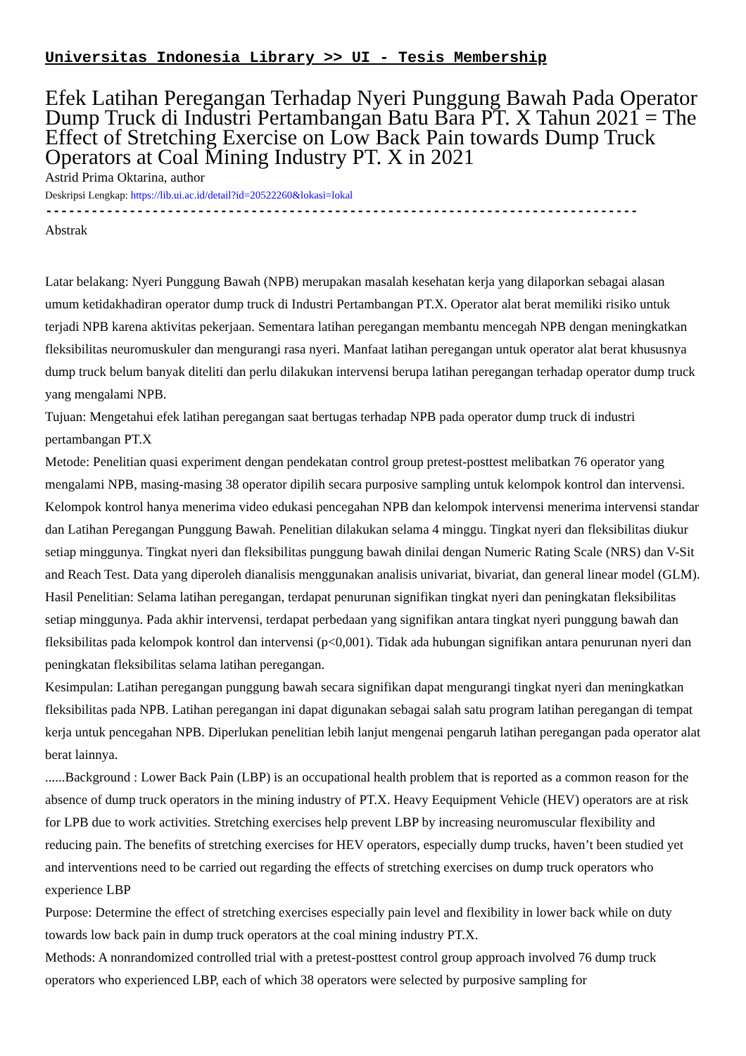Universitas Indonesia Library >> UI - Tesis Membership
Efek Latihan Peregangan Terhadap Nyeri Punggung Bawah Pada Operator Dump Truck di Industri Pertambangan Batu Bara PT. X Tahun 2021 = The Effect of Stretching Exercise on Low Back Pain towards Dump Truck Operators at Coal Mining Industry PT. X in 2021
Astrid Prima Oktarina, author
Deskripsi Lengkap: https://lib.ui.ac.id/detail?id=20522260&lokasi=lokal
------------------------------------------------------------------------------
Abstrak
Latar belakang: Nyeri Punggung Bawah (NPB) merupakan masalah kesehatan kerja yang dilaporkan sebagai alasan umum ketidakhadiran operator dump truck di Industri Pertambangan PT.X. Operator alat berat memiliki risiko untuk terjadi NPB karena aktivitas pekerjaan. Sementara latihan peregangan membantu mencegah NPB dengan meningkatkan fleksibilitas neuromuskuler dan mengurangi rasa nyeri. Manfaat latihan peregangan untuk operator alat berat khususnya dump truck belum banyak diteliti dan perlu dilakukan intervensi berupa latihan peregangan terhadap operator dump truck yang mengalami NPB.
Tujuan: Mengetahui efek latihan peregangan saat bertugas terhadap NPB pada operator dump truck di industri pertambangan PT.X
Metode: Penelitian quasi experiment dengan pendekatan control group pretest-posttest melibatkan 76 operator yang mengalami NPB, masing-masing 38 operator dipilih secara purposive sampling untuk kelompok kontrol dan intervensi. Kelompok kontrol hanya menerima video edukasi pencegahan NPB dan kelompok intervensi menerima intervensi standar dan Latihan Peregangan Punggung Bawah. Penelitian dilakukan selama 4 minggu. Tingkat nyeri dan fleksibilitas diukur setiap minggunya. Tingkat nyeri dan fleksibilitas punggung bawah dinilai dengan Numeric Rating Scale (NRS) dan V-Sit and Reach Test. Data yang diperoleh dianalisis menggunakan analisis univariat, bivariat, dan general linear model (GLM).
Hasil Penelitian: Selama latihan peregangan, terdapat penurunan signifikan tingkat nyeri dan peningkatan fleksibilitas setiap minggunya. Pada akhir intervensi, terdapat perbedaan yang signifikan antara tingkat nyeri punggung bawah dan fleksibilitas pada kelompok kontrol dan intervensi (p<0,001). Tidak ada hubungan signifikan antara penurunan nyeri dan peningkatan fleksibilitas selama latihan peregangan.
Kesimpulan: Latihan peregangan punggung bawah secara signifikan dapat mengurangi tingkat nyeri dan meningkatkan fleksibilitas pada NPB. Latihan peregangan ini dapat digunakan sebagai salah satu program latihan peregangan di tempat kerja untuk pencegahan NPB. Diperlukan penelitian lebih lanjut mengenai pengaruh latihan peregangan pada operator alat berat lainnya.
......Background : Lower Back Pain (LBP) is an occupational health problem that is reported as a common reason for the absence of dump truck operators in the mining industry of PT.X. Heavy Eequipment Vehicle (HEV) operators are at risk for LPB due to work activities. Stretching exercises help prevent LBP by increasing neuromuscular flexibility and reducing pain. The benefits of stretching exercises for HEV operators, especially dump trucks, haven’t been studied yet and interventions need to be carried out regarding the effects of stretching exercises on dump truck operators who experience LBP
Purpose: Determine the effect of stretching exercises especially pain level and flexibility in lower back while on duty towards low back pain in dump truck operators at the coal mining industry PT.X.
Methods: A nonrandomized controlled trial with a pretest-posttest control group approach involved 76 dump truck operators who experienced LBP, each of which 38 operators were selected by purposive sampling for